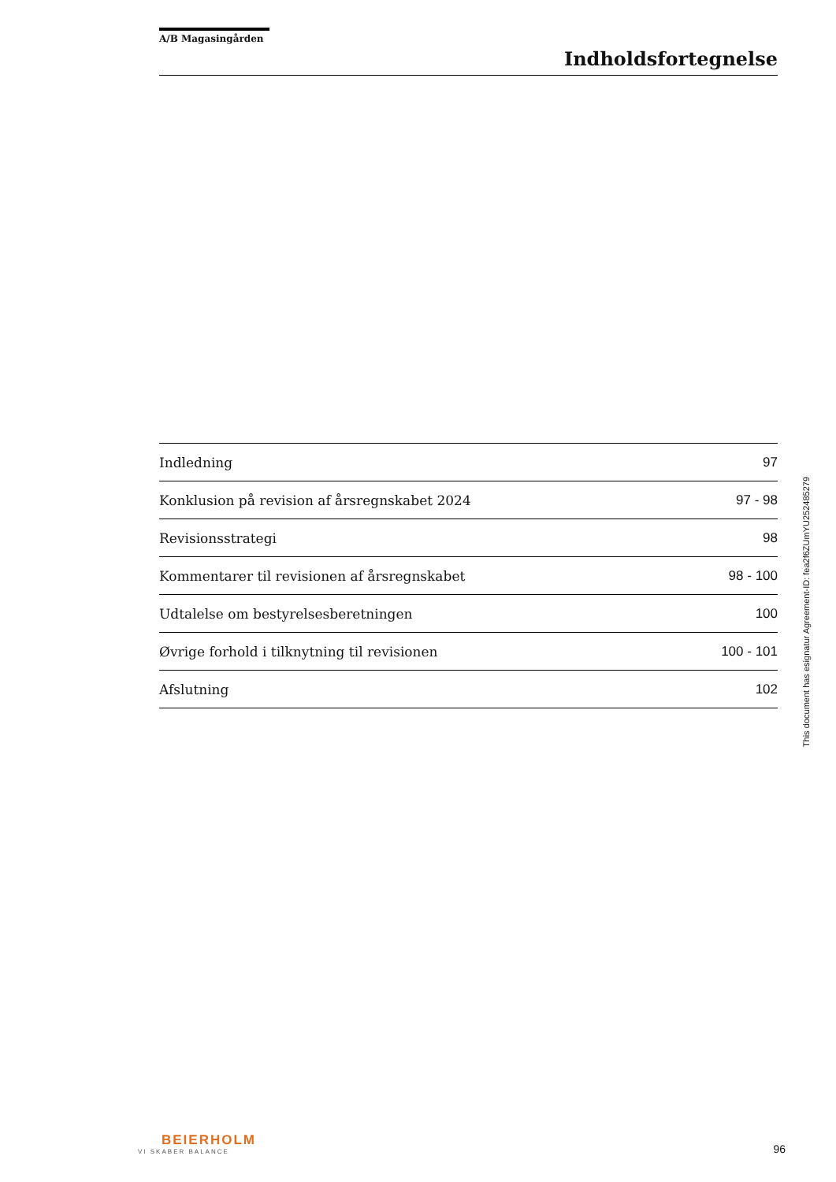A/B Magasingården
Indholdsfortegnelse
| Indledning | 97 |
| Konklusion på revision af årsregnskabet 2024 | 97 - 98 |
| Revisionsstrategi | 98 |
| Kommentarer til revisionen af årsregnskabet | 98 - 100 |
| Udtalelse om bestyrelsesberetningen | 100 |
| Øvrige forhold i tilknytning til revisionen | 100 - 101 |
| Afslutning | 102 |
BEIERHOLM
VI SKABER BALANCE
96
This document has esignatur Agreement-ID: fea2f6ZUmYU252485279